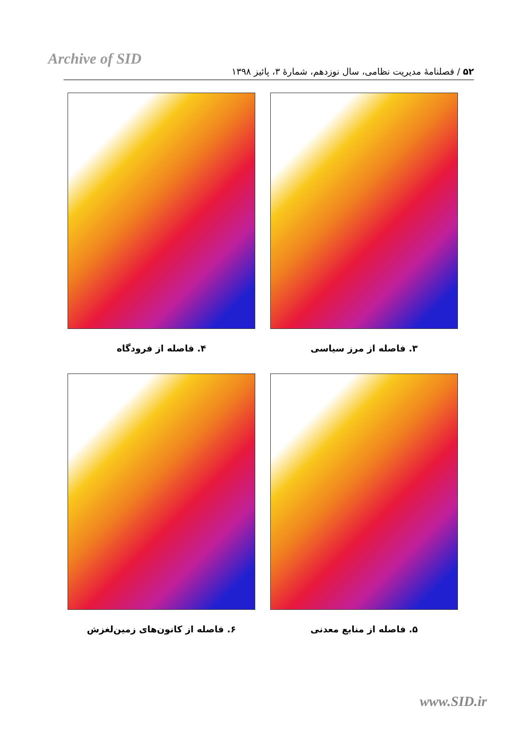Archive of SID
۵۲ / فصلنامهٔ مدیریت نظامی، سال نوزدهم، شمارهٔ ۳، پائیز ۱۳۹۸
۳. فاصله از مرز سیاسی
۴. فاصله از فرودگاه
۵. فاصله از منابع معدنی
۶. فاصله از کانون‌های زمین‌لغزش
www.SID.ir